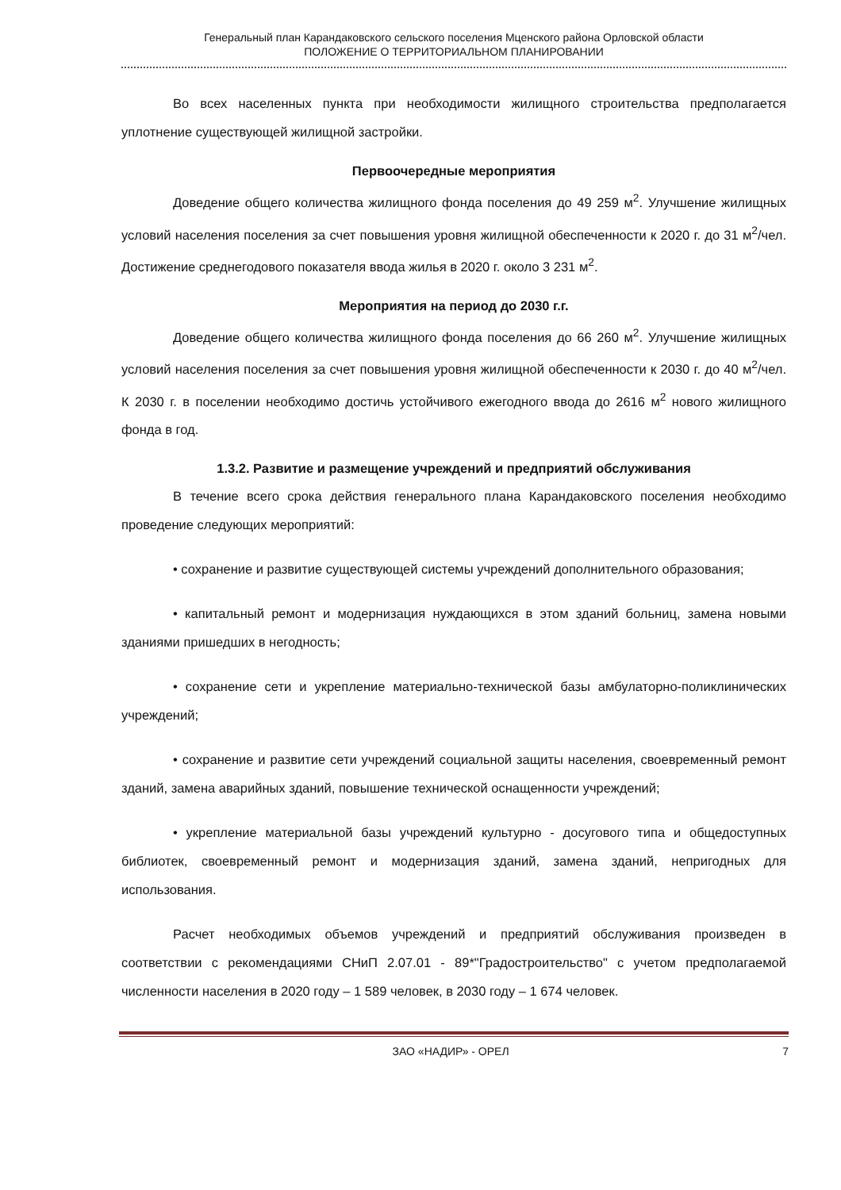Генеральный план Карандаковского сельского поселения Мценского района Орловской области
ПОЛОЖЕНИЕ О ТЕРРИТОРИАЛЬНОМ ПЛАНИРОВАНИИ
Во всех населенных пункта при необходимости жилищного строительства предполагается уплотнение существующей жилищной застройки.
Первоочередные мероприятия
Доведение общего количества жилищного фонда поселения до 49 259 м<sup>2</sup>. Улучшение жилищных условий населения поселения за счет повышения уровня жилищной обеспеченности к 2020 г. до 31 м<sup>2</sup>/чел. Достижение среднегодового показателя ввода жилья в 2020 г. около 3 231 м<sup>2</sup>.
Мероприятия на период до 2030 г.г.
Доведение общего количества жилищного фонда поселения до 66 260 м<sup>2</sup>. Улучшение жилищных условий населения поселения за счет повышения уровня жилищной обеспеченности к 2030 г. до 40 м<sup>2</sup>/чел. К 2030 г. в поселении необходимо достичь устойчивого ежегодного ввода до 2616 м<sup>2</sup> нового жилищного фонда в год.
1.3.2. Развитие и размещение учреждений и предприятий обслуживания
В течение всего срока действия генерального плана Карандаковского поселения необходимо проведение следующих мероприятий:
• сохранение и развитие существующей системы учреждений дополнительного образования;
• капитальный ремонт и модернизация нуждающихся в этом зданий больниц, замена новыми зданиями пришедших в негодность;
• сохранение сети и укрепление материально-технической базы амбулаторно-поликлинических учреждений;
• сохранение и развитие сети учреждений социальной защиты населения, своевременный ремонт зданий, замена аварийных зданий, повышение технической оснащенности учреждений;
• укрепление материальной базы учреждений культурно - досугового типа и общедоступных библиотек, своевременный ремонт и модернизация зданий, замена зданий, непригодных для использования.
Расчет необходимых объемов учреждений и предприятий обслуживания произведен в соответствии с рекомендациями СНиП 2.07.01 - 89*"Градостроительство" с учетом предполагаемой численности населения в 2020 году – 1 589 человек, в 2030 году – 1 674 человек.
ЗАО «НАДИР» - ОРЕЛ 7